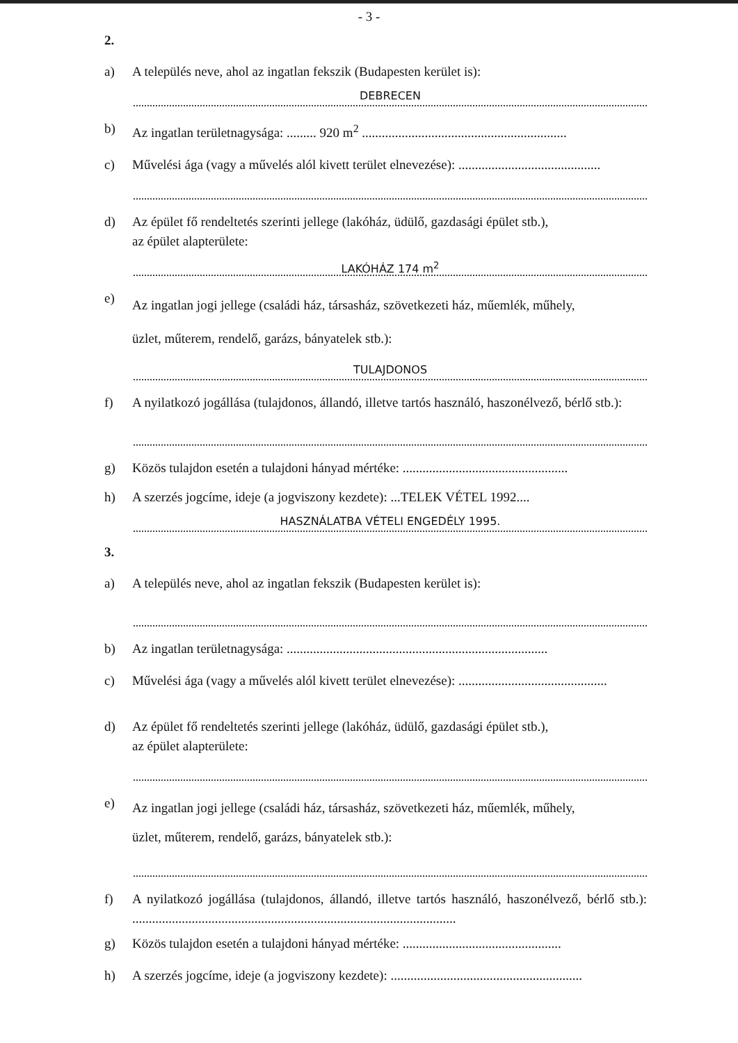- 3 -
2.
a) A település neve, ahol az ingatlan fekszik (Budapesten kerület is):
DEBRECEN
b) Az ingatlan területnagysága: ......... 920 m<sup>2</sup> ..............................................................
c) Művelési ága (vagy a művelés alól kivett terület elnevezése): ...........................................
d) Az épület fő rendeltetés szerinti jellege (lakóház, üdülő, gazdasági épület stb.),
az épület alapterülete:
LAKÓHÁZ 174 m<sup>2</sup>
e) Az ingatlan jogi jellege (családi ház, társasház, szövetkezeti ház, műemlék, műhely,
üzlet, műterem, rendelő, garázs, bányatelek stb.):
TULAJDONOS
f) A nyilatkozó jogállása (tulajdonos, állandó, illetve tartós használó, haszonélvező, bérlő stb.):
g) Közös tulajdon esetén a tulajdoni hányad mértéke: ..................................................
h) A szerzés jogcíme, ideje (a jogviszony kezdete): ...TELEK VÉTEL 1992....
HASZNÁLATBA VÉTELI ENGEDÉLY 1995.
3.
a) A település neve, ahol az ingatlan fekszik (Budapesten kerület is):
b) Az ingatlan területnagysága: ...............................................................................
c) Művelési ága (vagy a művelés alól kivett terület elnevezése): .............................................
d) Az épület fő rendeltetés szerinti jellege (lakóház, üdülő, gazdasági épület stb.),
az épület alapterülete:
e) Az ingatlan jogi jellege (családi ház, társasház, szövetkezeti ház, műemlék, műhely,
üzlet, műterem, rendelő, garázs, bányatelek stb.):
f) A nyilatkozó jogállása (tulajdonos, állandó, illetve tartós használó, haszonélvező, bérlő stb.): ..................................................................................................
g) Közös tulajdon esetén a tulajdoni hányad mértéke: ................................................
h) A szerzés jogcíme, ideje (a jogviszony kezdete): ..........................................................